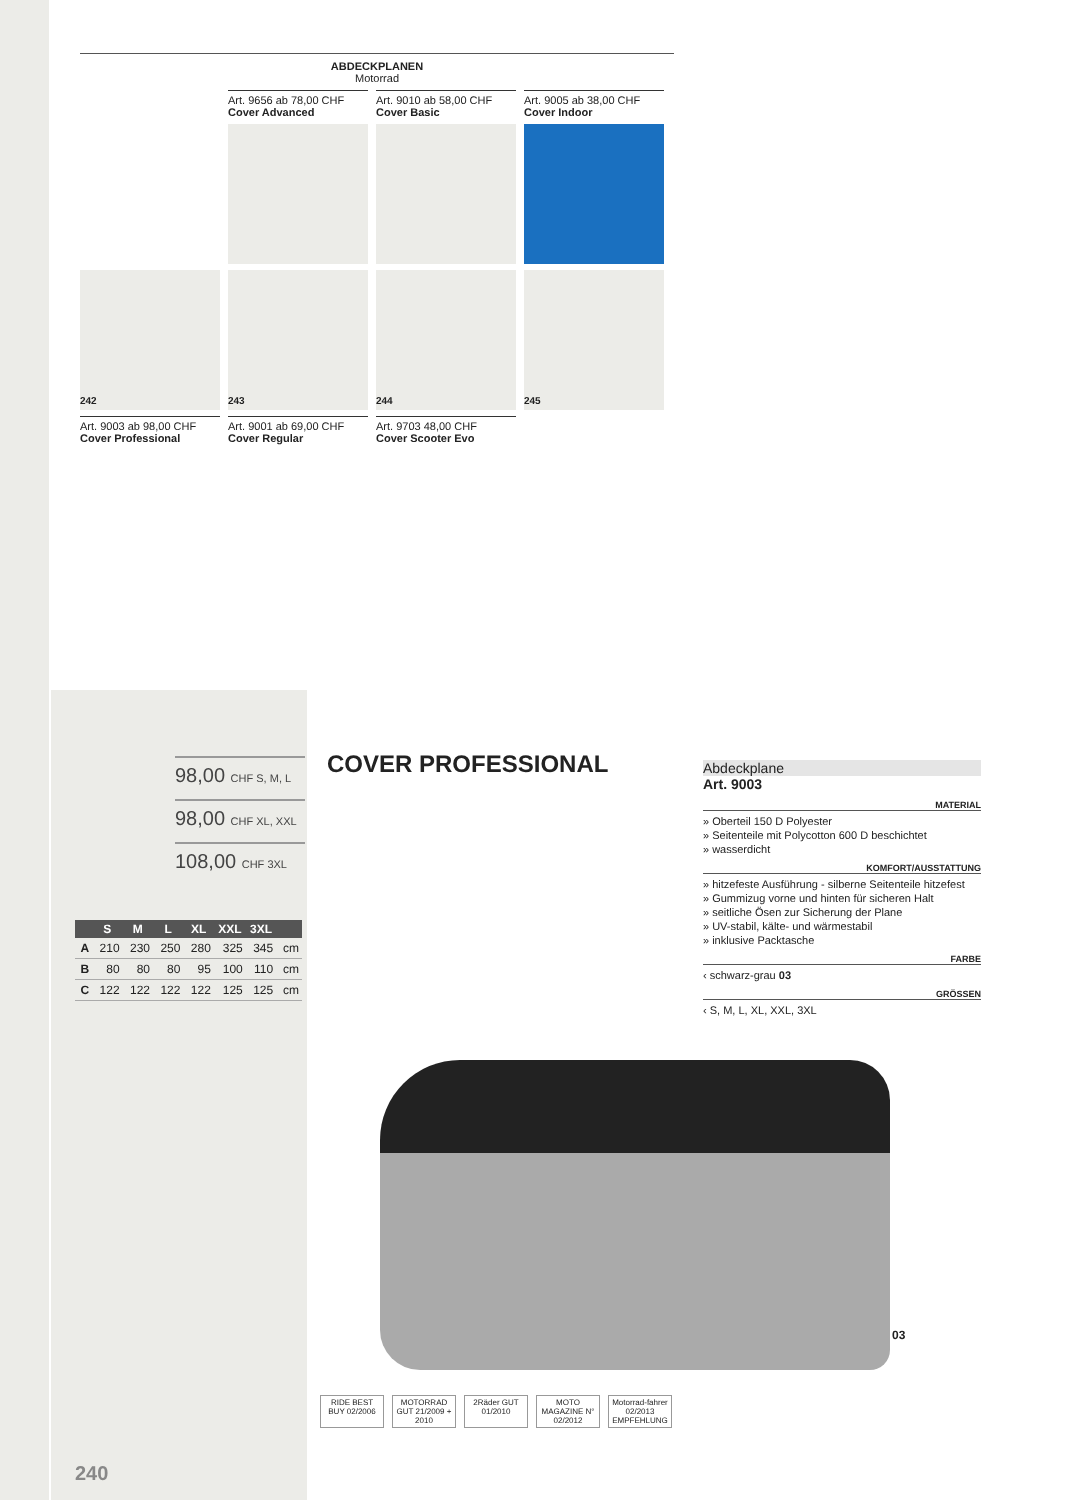ABDECKPLANEN
Motorrad
Art. 9656 ab 78,00 CHF
Cover Advanced
Art. 9010 ab 58,00 CHF
Cover Basic
Art. 9005 ab 38,00 CHF
Cover Indoor
242
243
244
245
Art. 9003 ab 98,00 CHF
Cover Professional
Art. 9001 ab 69,00 CHF
Cover Regular
Art. 9703 48,00 CHF
Cover Scooter Evo
98,00 CHF S, M, L
98,00 CHF XL, XXL
108,00 CHF 3XL
COVER PROFESSIONAL
| | S | M | L | XL | XXL | 3XL | |
| --- | --- | --- | --- | --- | --- | --- | --- |
| A | 210 | 230 | 250 | 280 | 325 | 345 | cm |
| B | 80 | 80 | 80 | 95 | 100 | 110 | cm |
| C | 122 | 122 | 122 | 122 | 125 | 125 | cm |
Abdeckplane
Art. 9003
MATERIAL
» Oberteil 150 D Polyester
» Seitenteile mit Polycotton 600 D beschichtet
» wasserdicht
KOMFORT/AUSSTATTUNG
» hitzefeste Ausführung - silberne Seitenteile hitzefest
» Gummizug vorne und hinten für sicheren Halt
» seitliche Ösen zur Sicherung der Plane
» UV-stabil, kälte- und wärmestabil
» inklusive Packtasche
FARBE
‹ schwarz-grau 03
GRÖSSEN
‹ S, M, L, XL, XXL, 3XL
03
RIDE BEST BUY 02/2006
MOTORRAD GUT 21/2009 + 2010
2Räder GUT 01/2010
MOTO MAGAZINE N° 02/2012
Motorrad-fahrer 02/2013 EMPFEHLUNG
240